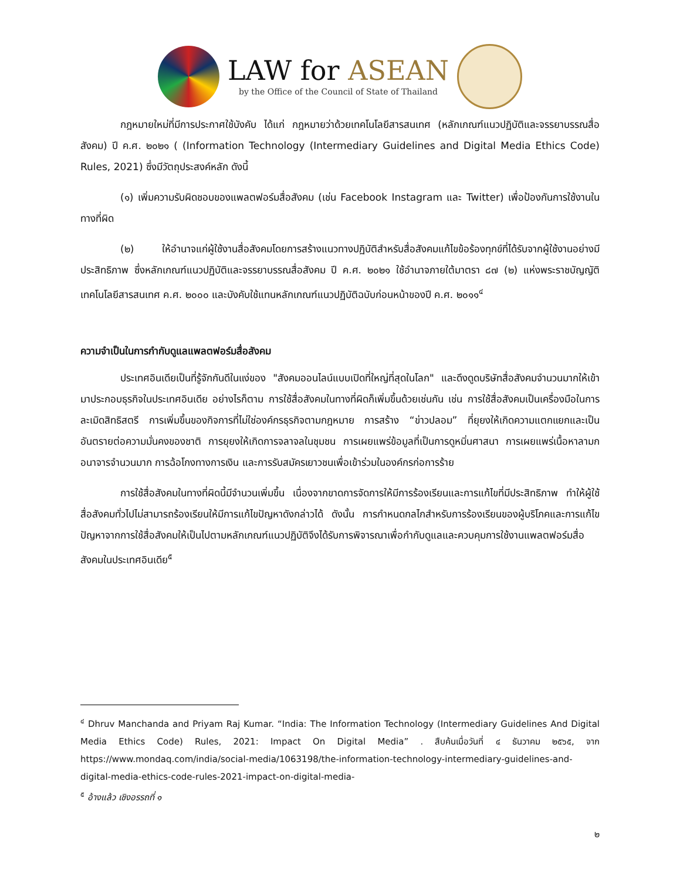LAW for ASEAN
by the Office of the Council of State of Thailand
กฎหมายใหม่ที่มีการประกาศใช้บังคับ ได้แก่ กฎหมายว่าด้วยเทคโนโลยีสารสนเทศ (หลักเกณฑ์แนวปฏิบัติและจรรยาบรรณสื่อสังคม) ปี ค.ศ. ๒๐๒๑ ( (Information Technology (Intermediary Guidelines and Digital Media Ethics Code) Rules, 2021) ซึ่งมีวัตถุประสงค์หลัก ดังนี้
(๑) เพิ่มความรับผิดชอบของแพลตฟอร์มสื่อสังคม (เช่น Facebook Instagram และ Twitter) เพื่อป้องกันการใช้งานในทางที่ผิด
(๒) ให้อำนาจแก่ผู้ใช้งานสื่อสังคมโดยการสร้างแนวทางปฏิบัติสำหรับสื่อสังคมแก้ไขข้อร้องทุกข์ที่ได้รับจากผู้ใช้งานอย่างมีประสิทธิภาพ ซึ่งหลักเกณฑ์แนวปฏิบัติและจรรยาบรรณสื่อสังคม ปี ค.ศ. ๒๐๒๑ ใช้อำนาจภายใต้มาตรา ๘๗ (๒) แห่งพระราชบัญญัติเทคโนโลยีสารสนเทศ ค.ศ. ๒๐๐๐ และบังคับใช้แทนหลักเกณฑ์แนวปฏิบัติฉบับก่อนหน้าของปี ค.ศ. ๒๐๑๑<sup>๔</sup>
ความจำเป็นในการกำกับดูแลแพลตฟอร์มสื่อสังคม
ประเทศอินเดียเป็นที่รู้จักกันดีในแง่ของ "สังคมออนไลน์แบบเปิดที่ใหญ่ที่สุดในโลก" และดึงดูดบริษัทสื่อสังคมจำนวนมากให้เข้ามาประกอบธุรกิจในประเทศอินเดีย อย่างไรก็ตาม การใช้สื่อสังคมในทางที่ผิดก็เพิ่มขึ้นด้วยเช่นกัน เช่น การใช้สื่อสังคมเป็นเครื่องมือในการละเมิดสิทธิสตรี การเพิ่มขึ้นของกิจการที่ไม่ใช่องค์กรธุรกิจตามกฎหมาย การสร้าง “ข่าวปลอม” ที่ยุยงให้เกิดความแตกแยกและเป็นอันตรายต่อความมั่นคงของชาติ การยุยงให้เกิดการจลาจลในชุมชน การเผยแพร่ข้อมูลที่เป็นการดูหมิ่นศาสนา การเผยแพร่เนื้อหาลามกอนาจารจำนวนมาก การฉ้อโกงทางการเงิน และการรับสมัครเยาวชนเพื่อเข้าร่วมในองค์กรก่อการร้าย
การใช้สื่อสังคมในทางที่ผิดนี้มีจำนวนเพิ่มขึ้น เนื่องจากขาดการจัดการให้มีการร้องเรียนและการแก้ไขที่มีประสิทธิภาพ ทำให้ผู้ใช้สื่อสังคมทั่วไปไม่สามารถร้องเรียนให้มีการแก้ไขปัญหาดังกล่าวได้ ดังนั้น การกำหนดกลไกสำหรับการร้องเรียนของผู้บริโภคและการแก้ไขปัญหาจากการใช้สื่อสังคมให้เป็นไปตามหลักเกณฑ์แนวปฏิบัติจึงได้รับการพิจารณาเพื่อกำกับดูแลและควบคุมการใช้งานแพลตฟอร์มสื่อสังคมในประเทศอินเดีย<sup>๕</sup>
<sup>๔</sup> Dhruv Manchanda and Priyam Raj Kumar. “India: The Information Technology (Intermediary Guidelines And Digital Media Ethics Code) Rules, 2021: Impact On Digital Media” . สืบค้นเมื่อวันที่ ๔ ธันวาคม ๒๕๖๕, จาก https://www.mondaq.com/india/social-media/1063198/the-information-technology-intermediary-guidelines-and-digital-media-ethics-code-rules-2021-impact-on-digital-media-
<sup>๕</sup> อ้างแล้ว เชิงอรรถที่ ๑
๒